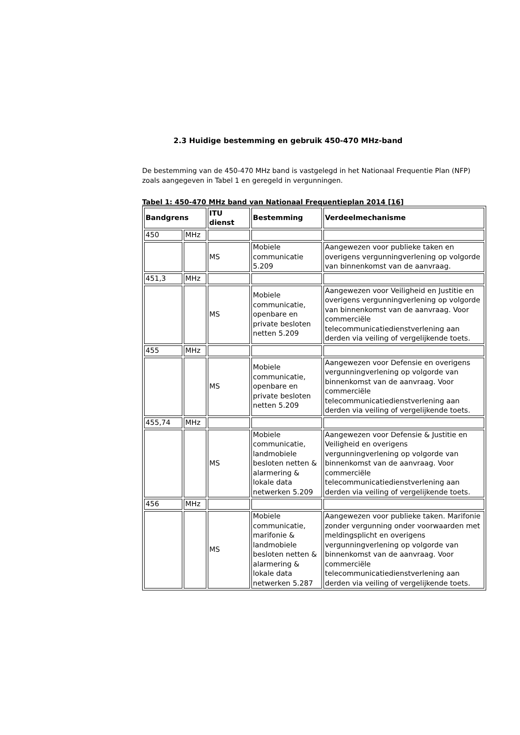2.3 Huidige bestemming en gebruik 450-470 MHz-band
De bestemming van de 450-470 MHz band is vastgelegd in het Nationaal Frequentie Plan (NFP) zoals aangegeven in Tabel 1 en geregeld in vergunningen.
Tabel 1: 450-470 MHz band van Nationaal Frequentieplan 2014 [16]
| Bandgrens | | ITU dienst | Bestemming | Verdeelmechanisme |
| --- | --- | --- | --- | --- |
| 450 | MHz | | | |
| | | MS | Mobiele communicatie 5.209 | Aangewezen voor publieke taken en overigens vergunningverlening op volgorde van binnenkomst van de aanvraag. |
| 451,3 | MHz | | | |
| | | MS | Mobiele communicatie, openbare en private besloten netten 5.209 | Aangewezen voor Veiligheid en Justitie en overigens vergunningverlening op volgorde van binnenkomst van de aanvraag. Voor commerciële telecommunicatiedienstverlening aan derden via veiling of vergelijkende toets. |
| 455 | MHz | | | |
| | | MS | Mobiele communicatie, openbare en private besloten netten 5.209 | Aangewezen voor Defensie en overigens vergunningverlening op volgorde van binnenkomst van de aanvraag. Voor commerciële telecommunicatiedienstverlening aan derden via veiling of vergelijkende toets. |
| 455,74 | MHz | | | |
| | | MS | Mobiele communicatie, landmobiele besloten netten & alarmering & lokale data netwerken 5.209 | Aangewezen voor Defensie & Justitie en Veiligheid en overigens vergunningverlening op volgorde van binnenkomst van de aanvraag. Voor commerciële telecommunicatiedienstverlening aan derden via veiling of vergelijkende toets. |
| 456 | MHz | | | |
| | | MS | Mobiele communicatie, marifonie & landmobiele besloten netten & alarmering & lokale data netwerken 5.287 | Aangewezen voor publieke taken. Marifonie zonder vergunning onder voorwaarden met meldingsplicht en overigens vergunningverlening op volgorde van binnenkomst van de aanvraag. Voor commerciële telecommunicatiedienstverlening aan derden via veiling of vergelijkende toets. |